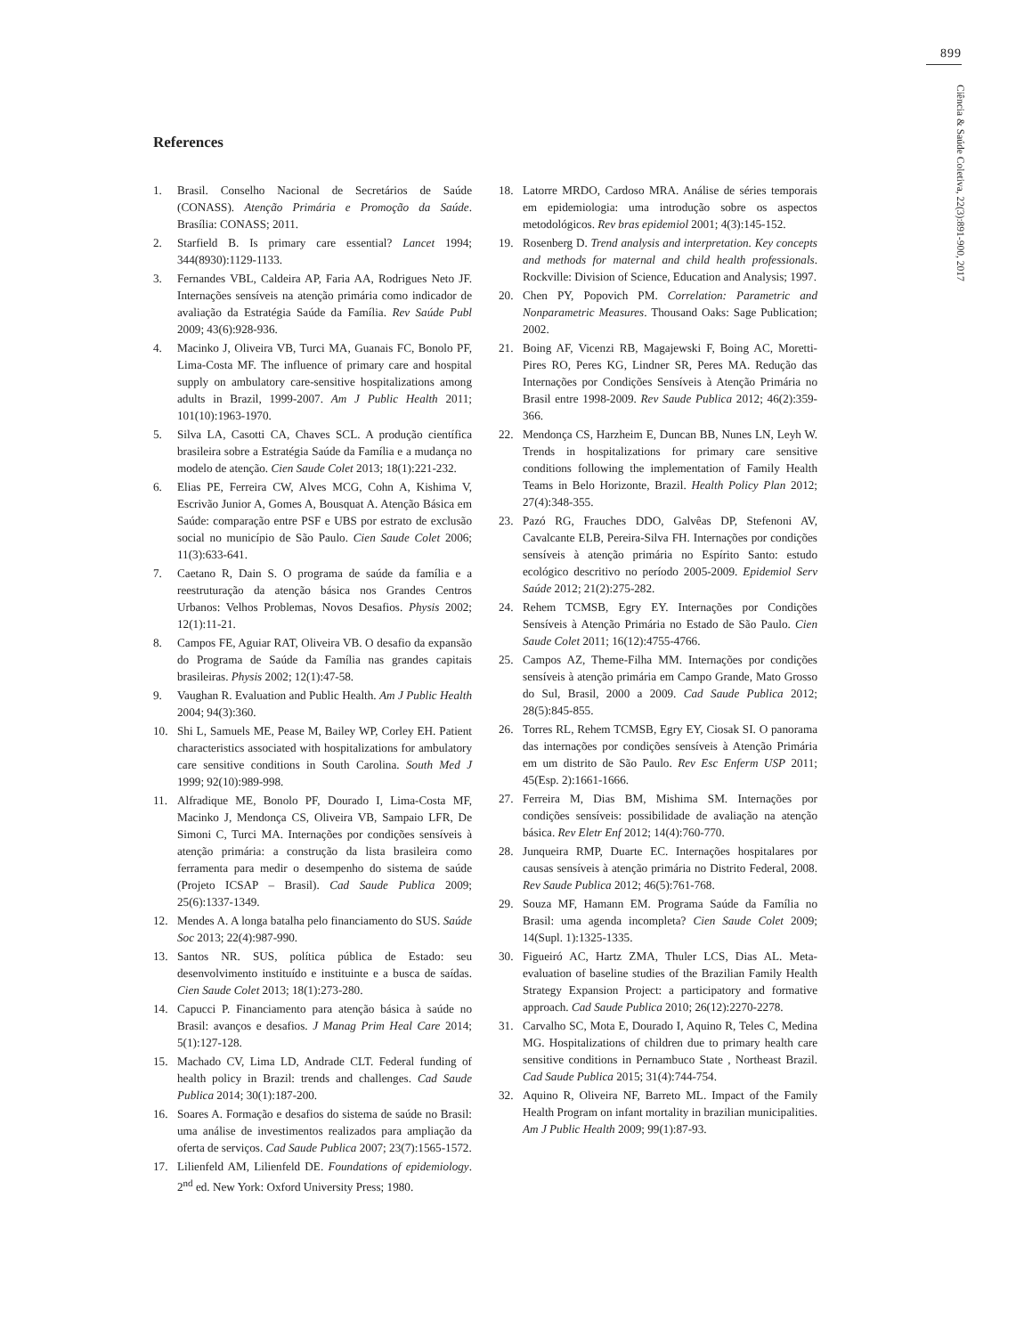899
Ciência & Saúde Coletiva, 22(3):891-900, 2017
References
1. Brasil. Conselho Nacional de Secretários de Saúde (CONASS). Atenção Primária e Promoção da Saúde. Brasília: CONASS; 2011.
2. Starfield B. Is primary care essential? Lancet 1994; 344(8930):1129-1133.
3. Fernandes VBL, Caldeira AP, Faria AA, Rodrigues Neto JF. Internações sensíveis na atenção primária como indicador de avaliação da Estratégia Saúde da Família. Rev Saúde Publ 2009; 43(6):928-936.
4. Macinko J, Oliveira VB, Turci MA, Guanais FC, Bonolo PF, Lima-Costa MF. The influence of primary care and hospital supply on ambulatory care-sensitive hospitalizations among adults in Brazil, 1999-2007. Am J Public Health 2011; 101(10):1963-1970.
5. Silva LA, Casotti CA, Chaves SCL. A produção científica brasileira sobre a Estratégia Saúde da Família e a mudança no modelo de atenção. Cien Saude Colet 2013; 18(1):221-232.
6. Elias PE, Ferreira CW, Alves MCG, Cohn A, Kishima V, Escrivão Junior A, Gomes A, Bousquat A. Atenção Básica em Saúde: comparação entre PSF e UBS por estrato de exclusão social no município de São Paulo. Cien Saude Colet 2006; 11(3):633-641.
7. Caetano R, Dain S. O programa de saúde da família e a reestruturação da atenção básica nos Grandes Centros Urbanos: Velhos Problemas, Novos Desafios. Physis 2002; 12(1):11-21.
8. Campos FE, Aguiar RAT, Oliveira VB. O desafio da expansão do Programa de Saúde da Família nas grandes capitais brasileiras. Physis 2002; 12(1):47-58.
9. Vaughan R. Evaluation and Public Health. Am J Public Health 2004; 94(3):360.
10. Shi L, Samuels ME, Pease M, Bailey WP, Corley EH. Patient characteristics associated with hospitalizations for ambulatory care sensitive conditions in South Carolina. South Med J 1999; 92(10):989-998.
11. Alfradique ME, Bonolo PF, Dourado I, Lima-Costa MF, Macinko J, Mendonça CS, Oliveira VB, Sampaio LFR, De Simoni C, Turci MA. Internações por condições sensíveis à atenção primária: a construção da lista brasileira como ferramenta para medir o desempenho do sistema de saúde (Projeto ICSAP – Brasil). Cad Saude Publica 2009; 25(6):1337-1349.
12. Mendes A. A longa batalha pelo financiamento do SUS. Saúde Soc 2013; 22(4):987-990.
13. Santos NR. SUS, política pública de Estado: seu desenvolvimento instituído e instituinte e a busca de saídas. Cien Saude Colet 2013; 18(1):273-280.
14. Capucci P. Financiamento para atenção básica à saúde no Brasil: avanços e desafios. J Manag Prim Heal Care 2014; 5(1):127-128.
15. Machado CV, Lima LD, Andrade CLT. Federal funding of health policy in Brazil: trends and challenges. Cad Saude Publica 2014; 30(1):187-200.
16. Soares A. Formação e desafios do sistema de saúde no Brasil: uma análise de investimentos realizados para ampliação da oferta de serviços. Cad Saude Publica 2007; 23(7):1565-1572.
17. Lilienfeld AM, Lilienfeld DE. Foundations of epidemiology. 2<sup>nd</sup> ed. New York: Oxford University Press; 1980.
18. Latorre MRDO, Cardoso MRA. Análise de séries temporais em epidemiologia: uma introdução sobre os aspectos metodológicos. Rev bras epidemiol 2001; 4(3):145-152.
19. Rosenberg D. Trend analysis and interpretation. Key concepts and methods for maternal and child health professionals. Rockville: Division of Science, Education and Analysis; 1997.
20. Chen PY, Popovich PM. Correlation: Parametric and Nonparametric Measures. Thousand Oaks: Sage Publication; 2002.
21. Boing AF, Vicenzi RB, Magajewski F, Boing AC, Moretti-Pires RO, Peres KG, Lindner SR, Peres MA. Redução das Internações por Condições Sensíveis à Atenção Primária no Brasil entre 1998-2009. Rev Saude Publica 2012; 46(2):359-366.
22. Mendonça CS, Harzheim E, Duncan BB, Nunes LN, Leyh W. Trends in hospitalizations for primary care sensitive conditions following the implementation of Family Health Teams in Belo Horizonte, Brazil. Health Policy Plan 2012; 27(4):348-355.
23. Pazó RG, Frauches DDO, Galvêas DP, Stefenoni AV, Cavalcante ELB, Pereira-Silva FH. Internações por condições sensíveis à atenção primária no Espírito Santo: estudo ecológico descritivo no período 2005-2009. Epidemiol Serv Saúde 2012; 21(2):275-282.
24. Rehem TCMSB, Egry EY. Internações por Condições Sensíveis à Atenção Primária no Estado de São Paulo. Cien Saude Colet 2011; 16(12):4755-4766.
25. Campos AZ, Theme-Filha MM. Internações por condições sensíveis à atenção primária em Campo Grande, Mato Grosso do Sul, Brasil, 2000 a 2009. Cad Saude Publica 2012; 28(5):845-855.
26. Torres RL, Rehem TCMSB, Egry EY, Ciosak SI. O panorama das internações por condições sensíveis à Atenção Primária em um distrito de São Paulo. Rev Esc Enferm USP 2011; 45(Esp. 2):1661-1666.
27. Ferreira M, Dias BM, Mishima SM. Internações por condições sensíveis: possibilidade de avaliação na atenção básica. Rev Eletr Enf 2012; 14(4):760-770.
28. Junqueira RMP, Duarte EC. Internações hospitalares por causas sensíveis à atenção primária no Distrito Federal, 2008. Rev Saude Publica 2012; 46(5):761-768.
29. Souza MF, Hamann EM. Programa Saúde da Família no Brasil: uma agenda incompleta? Cien Saude Colet 2009; 14(Supl. 1):1325-1335.
30. Figueiró AC, Hartz ZMA, Thuler LCS, Dias AL. Meta-evaluation of baseline studies of the Brazilian Family Health Strategy Expansion Project: a participatory and formative approach. Cad Saude Publica 2010; 26(12):2270-2278.
31. Carvalho SC, Mota E, Dourado I, Aquino R, Teles C, Medina MG. Hospitalizations of children due to primary health care sensitive conditions in Pernambuco State , Northeast Brazil. Cad Saude Publica 2015; 31(4):744-754.
32. Aquino R, Oliveira NF, Barreto ML. Impact of the Family Health Program on infant mortality in brazilian municipalities. Am J Public Health 2009; 99(1):87-93.